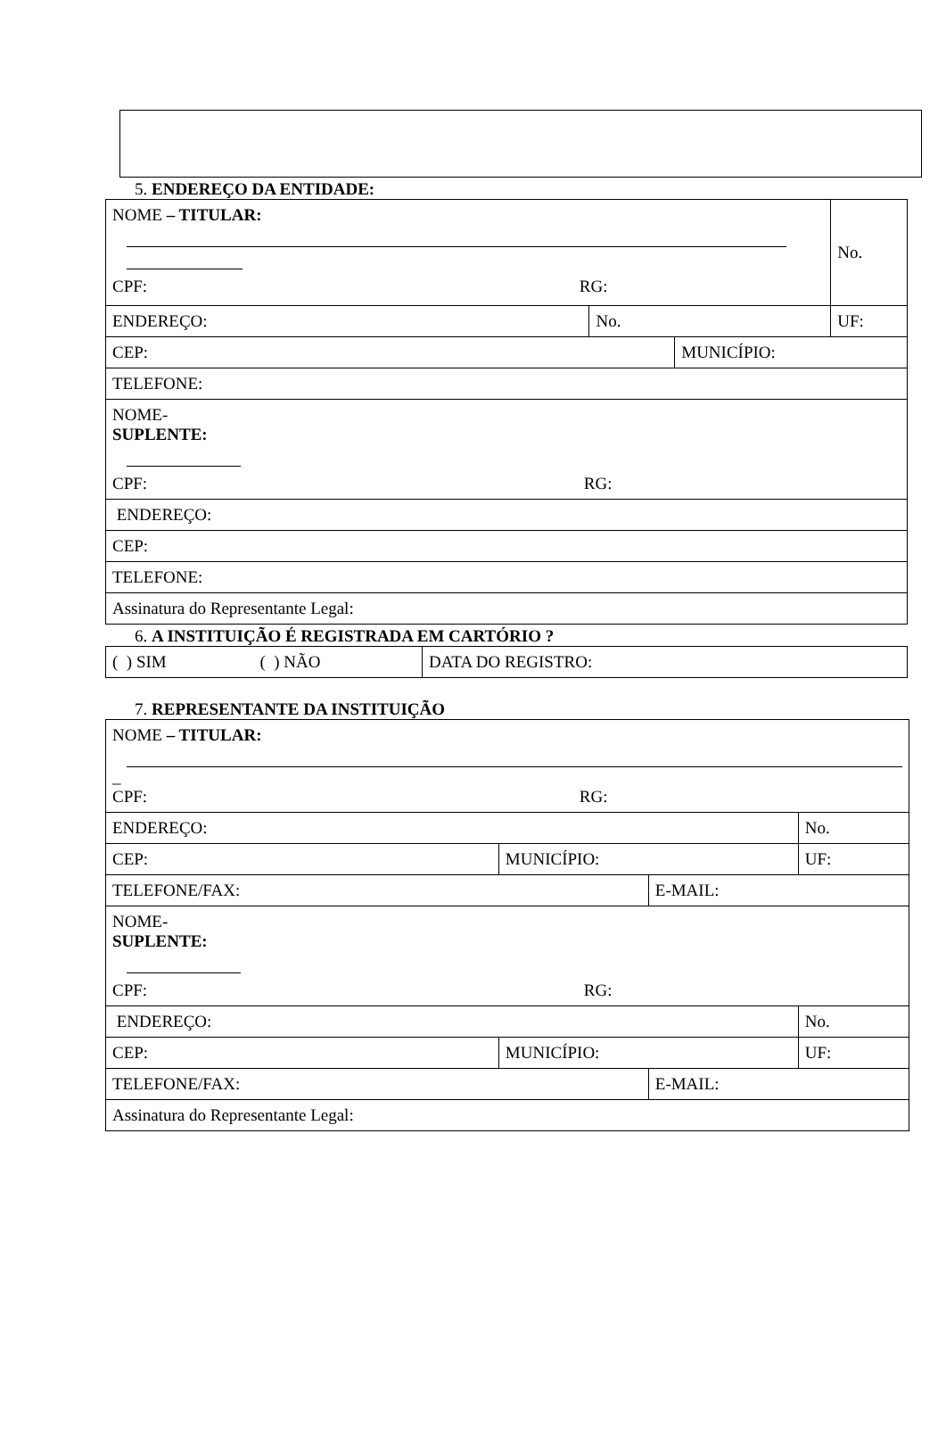5. ENDEREÇO DA ENTIDADE:
| NOME – TITULAR: CPF: RG: | | | No. |
| ENDEREÇO: | No. | | UF: |
| CEP: | | MUNICÍPIO: | |
| TELEFONE: | | | |
| NOME- SUPLENTE: CPF: RG: | | | |
| ENDEREÇO: | | | |
| CEP: | | | |
| TELEFONE: | | | |
| Assinatura do Representante Legal: | | | |
6. A INSTITUIÇÃO É REGISTRADA EM CARTÓRIO ?
| ( ) SIM ( ) NÃO | DATA DO REGISTRO: |
7. REPRESENTANTE DA INSTITUIÇÃO
| NOME – TITULAR: _ CPF: RG: | | | |
| ENDEREÇO: | | | No. |
| CEP: | MUNICÍPIO: | | UF: |
| TELEFONE/FAX: | | E-MAIL: | |
| NOME- SUPLENTE: CPF: RG: | | | |
| ENDEREÇO: | | | No. |
| CEP: | MUNICÍPIO: | | UF: |
| TELEFONE/FAX: | | E-MAIL: | |
| Assinatura do Representante Legal: | | | |